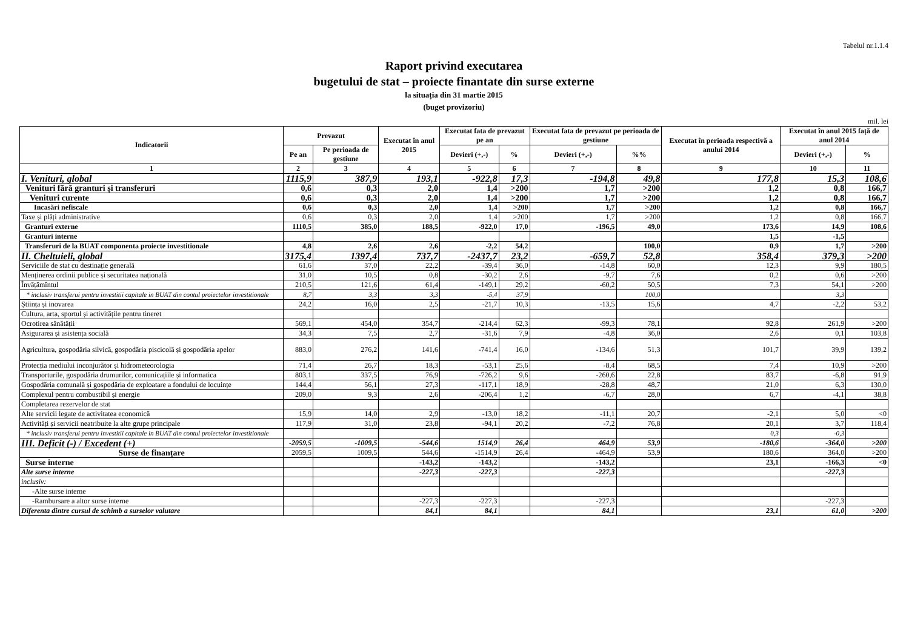Tabelul nr.1.1.4
Raport privind executarea
bugetului de stat – proiecte finantate din surse externe
la situația din 31 martie 2015
(buget provizoriu)
mil. lei
| Indicatorii | Prevazut | | Executat în anul 2015 | Executat fata de prevazut pe an | | Executat fata de prevazut pe perioada de gestiune | | Executat în perioada respectivă a anului 2014 | Executat în anul 2015 față de anul 2014 | |
| --- | --- | --- | --- | --- | --- | --- | --- | --- | --- | --- |
| | Pe an | Pe perioada de gestiune | | Devieri (+,-) | % | Devieri (+,-) | %% | | Devieri (+,-) | % |
| 1 | 2 | 3 | 4 | 5 | 6 | 7 | 8 | 9 | 10 | 11 |
| I. Venituri, global | 1115,9 | 387,9 | 193,1 | -922,8 | 17,3 | -194,8 | 49,8 | 177,8 | 15,3 | 108,6 |
| Venituri fără granturi și transferuri | 0,6 | 0,3 | 2,0 | 1,4 | >200 | 1,7 | >200 | 1,2 | 0,8 | 166,7 |
| Venituri curente | 0,6 | 0,3 | 2,0 | 1,4 | >200 | 1,7 | >200 | 1,2 | 0,8 | 166,7 |
| Incasări nefiscale | 0,6 | 0,3 | 2,0 | 1,4 | >200 | 1,7 | >200 | 1,2 | 0,8 | 166,7 |
| Taxe și plăți administrative | 0,6 | 0,3 | 2,0 | 1,4 | >200 | 1,7 | >200 | 1,2 | 0,8 | 166,7 |
| Granturi externe | 1110,5 | 385,0 | 188,5 | -922,0 | 17,0 | -196,5 | 49,0 | 173,6 | 14,9 | 108,6 |
| Granturi interne | | | | | | | | 1,5 | -1,5 | |
| Transferuri de la BUAT componenta proiecte investitionale | 4,8 | 2,6 | 2,6 | -2,2 | 54,2 | | 100,0 | 0,9 | 1,7 | >200 |
| II. Cheltuieli, global | 3175,4 | 1397,4 | 737,7 | -2437,7 | 23,2 | -659,7 | 52,8 | 358,4 | 379,3 | >200 |
| Serviciile de stat cu destinație generală | 61,6 | 37,0 | 22,2 | -39,4 | 36,0 | -14,8 | 60,0 | 12,3 | 9,9 | 180,5 |
| Menținerea ordinii publice și securitatea națională | 31,0 | 10,5 | 0,8 | -30,2 | 2,6 | -9,7 | 7,6 | 0,2 | 0,6 | >200 |
| Învățămîntul | 210,5 | 121,6 | 61,4 | -149,1 | 29,2 | -60,2 | 50,5 | 7,3 | 54,1 | >200 |
| * inclusiv transferui pentru investitii capitale in BUAT din contul proiectelor investitionale | 8,7 | 3,3 | 3,3 | -5,4 | 37,9 | | 100,0 | | 3,3 | |
| Știința și inovarea | 24,2 | 16,0 | 2,5 | -21,7 | 10,3 | -13,5 | 15,6 | 4,7 | -2,2 | 53,2 |
| Cultura, arta, sportul și activitățile pentru tineret | | | | | | | | | | |
| Ocrotirea sănătății | 569,1 | 454,0 | 354,7 | -214,4 | 62,3 | -99,3 | 78,1 | 92,8 | 261,9 | >200 |
| Asigurarea și asistența socială | 34,3 | 7,5 | 2,7 | -31,6 | 7,9 | -4,8 | 36,0 | 2,6 | 0,1 | 103,8 |
| Agricultura, gospodăria silvică, gospodăria piscicolă și gospodăria apelor | 883,0 | 276,2 | 141,6 | -741,4 | 16,0 | -134,6 | 51,3 | 101,7 | 39,9 | 139,2 |
| Protecția mediului inconjurător și hidrometeorologia | 71,4 | 26,7 | 18,3 | -53,1 | 25,6 | -8,4 | 68,5 | 7,4 | 10,9 | >200 |
| Transporturile, gospodăria drumurilor, comunicațiile și informatica | 803,1 | 337,5 | 76,9 | -726,2 | 9,6 | -260,6 | 22,8 | 83,7 | -6,8 | 91,9 |
| Gospodăria comunală și gospodăria de exploatare a fondului de locuințe | 144,4 | 56,1 | 27,3 | -117,1 | 18,9 | -28,8 | 48,7 | 21,0 | 6,3 | 130,0 |
| Complexul pentru combustibil și energie | 209,0 | 9,3 | 2,6 | -206,4 | 1,2 | -6,7 | 28,0 | 6,7 | -4,1 | 38,8 |
| Completarea rezervelor de stat | | | | | | | | | | |
| Alte servicii legate de activitatea economică | 15,9 | 14,0 | 2,9 | -13,0 | 18,2 | -11,1 | 20,7 | -2,1 | 5,0 | <0 |
| Activități și servicii neatribuite la alte grupe principale | 117,9 | 31,0 | 23,8 | -94,1 | 20,2 | -7,2 | 76,8 | 20,1 | 3,7 | 118,4 |
| * inclusiv transferui pentru investitii capitale in BUAT din contul proiectelor investitionale | | | | | | | | 0,3 | -0,3 | |
| III. Deficit (-) / Excedent (+) | -2059,5 | -1009,5 | -544,6 | 1514,9 | 26,4 | 464,9 | 53,9 | -180,6 | -364,0 | >200 |
| Surse de finanțare | 2059,5 | 1009,5 | 544,6 | -1514,9 | 26,4 | -464,9 | 53,9 | 180,6 | 364,0 | >200 |
| Surse interne | | | -143,2 | -143,2 | | -143,2 | | 23,1 | -166,3 | <0 |
| Alte surse interne | | | -227,3 | -227,3 | | -227,3 | | | -227,3 | |
| inclusiv: | | | | | | | | | | |
| -Alte surse interne | | | | | | | | | | |
| -Rambursare a altor surse interne | | | -227,3 | -227,3 | | -227,3 | | | -227,3 | |
| Diferenta dintre cursul de schimb a surselor valutare | | | 84,1 | 84,1 | | 84,1 | | 23,1 | 61,0 | >200 |